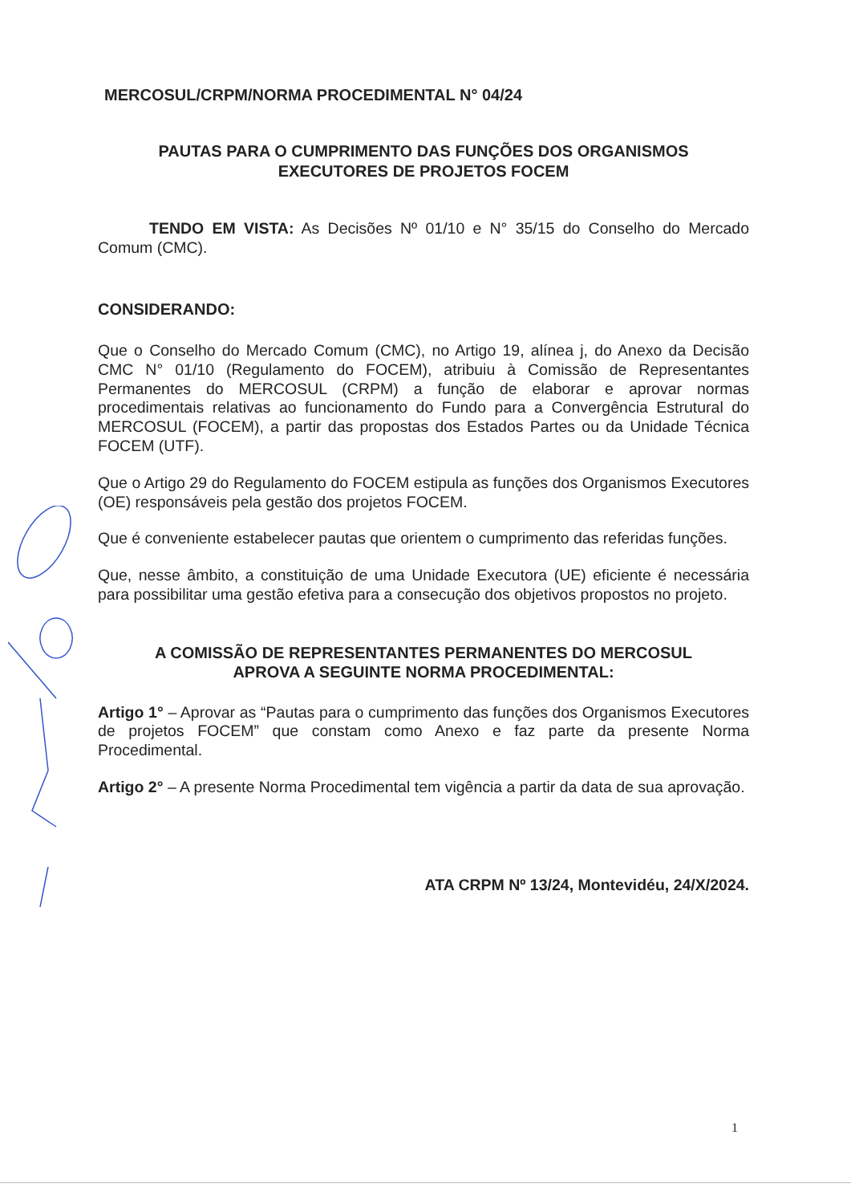MERCOSUL/CRPM/NORMA PROCEDIMENTAL N° 04/24
PAUTAS PARA O CUMPRIMENTO DAS FUNÇÕES DOS ORGANISMOS
EXECUTORES DE PROJETOS FOCEM
TENDO EM VISTA: As Decisões Nº 01/10 e N° 35/15 do Conselho do Mercado Comum (CMC).
CONSIDERANDO:
Que o Conselho do Mercado Comum (CMC), no Artigo 19, alínea j, do Anexo da Decisão CMC N° 01/10 (Regulamento do FOCEM), atribuiu à Comissão de Representantes Permanentes do MERCOSUL (CRPM) a função de elaborar e aprovar normas procedimentais relativas ao funcionamento do Fundo para a Convergência Estrutural do MERCOSUL (FOCEM), a partir das propostas dos Estados Partes ou da Unidade Técnica FOCEM (UTF).
Que o Artigo 29 do Regulamento do FOCEM estipula as funções dos Organismos Executores (OE) responsáveis pela gestão dos projetos FOCEM.
Que é conveniente estabelecer pautas que orientem o cumprimento das referidas funções.
Que, nesse âmbito, a constituição de uma Unidade Executora (UE) eficiente é necessária para possibilitar uma gestão efetiva para a consecução dos objetivos propostos no projeto.
A COMISSÃO DE REPRESENTANTES PERMANENTES DO MERCOSUL
APROVA A SEGUINTE NORMA PROCEDIMENTAL:
Artigo 1° – Aprovar as “Pautas para o cumprimento das funções dos Organismos Executores de projetos FOCEM” que constam como Anexo e faz parte da presente Norma Procedimental.
Artigo 2° – A presente Norma Procedimental tem vigência a partir da data de sua aprovação.
ATA CRPM Nº 13/24, Montevidéu, 24/X/2024.
1